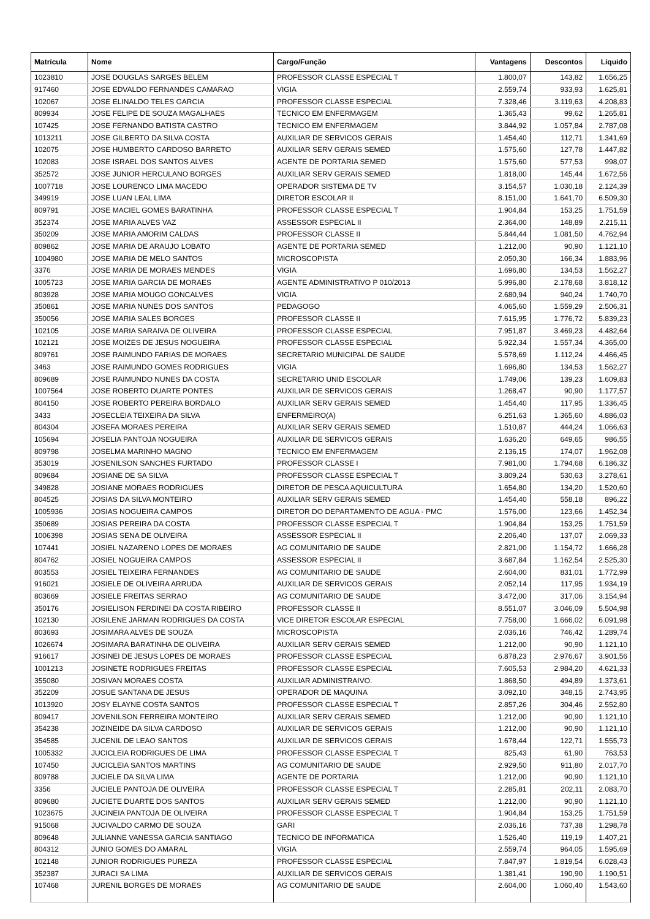| Matrícula | Nome | Cargo/Função | Vantagens | Descontos | Líquido |
| --- | --- | --- | --- | --- | --- |
| 1023810 | JOSE DOUGLAS SARGES BELEM | PROFESSOR CLASSE ESPECIAL T | 1.800,07 | 143,82 | 1.656,25 |
| 917460 | JOSE EDVALDO FERNANDES CAMARAO | VIGIA | 2.559,74 | 933,93 | 1.625,81 |
| 102067 | JOSE ELINALDO TELES GARCIA | PROFESSOR CLASSE ESPECIAL | 7.328,46 | 3.119,63 | 4.208,83 |
| 809934 | JOSE FELIPE DE SOUZA MAGALHAES | TECNICO EM ENFERMAGEM | 1.365,43 | 99,62 | 1.265,81 |
| 107425 | JOSE FERNANDO BATISTA CASTRO | TECNICO EM ENFERMAGEM | 3.844,92 | 1.057,84 | 2.787,08 |
| 1013211 | JOSE GILBERTO DA SILVA COSTA | AUXILIAR DE SERVICOS GERAIS | 1.454,40 | 112,71 | 1.341,69 |
| 102075 | JOSE HUMBERTO CARDOSO BARRETO | AUXILIAR SERV GERAIS SEMED | 1.575,60 | 127,78 | 1.447,82 |
| 102083 | JOSE ISRAEL DOS SANTOS ALVES | AGENTE DE PORTARIA SEMED | 1.575,60 | 577,53 | 998,07 |
| 352572 | JOSE JUNIOR HERCULANO BORGES | AUXILIAR SERV GERAIS SEMED | 1.818,00 | 145,44 | 1.672,56 |
| 1007718 | JOSE LOURENCO LIMA MACEDO | OPERADOR SISTEMA DE TV | 3.154,57 | 1.030,18 | 2.124,39 |
| 349919 | JOSE LUAN LEAL LIMA | DIRETOR ESCOLAR II | 8.151,00 | 1.641,70 | 6.509,30 |
| 809791 | JOSE MACIEL GOMES BARATINHA | PROFESSOR CLASSE ESPECIAL T | 1.904,84 | 153,25 | 1.751,59 |
| 352374 | JOSE MARIA ALVES VAZ | ASSESSOR ESPECIAL II | 2.364,00 | 148,89 | 2.215,11 |
| 350209 | JOSE MARIA AMORIM CALDAS | PROFESSOR CLASSE II | 5.844,44 | 1.081,50 | 4.762,94 |
| 809862 | JOSE MARIA DE ARAUJO LOBATO | AGENTE DE PORTARIA SEMED | 1.212,00 | 90,90 | 1.121,10 |
| 1004980 | JOSE MARIA DE MELO SANTOS | MICROSCOPISTA | 2.050,30 | 166,34 | 1.883,96 |
| 3376 | JOSE MARIA DE MORAES MENDES | VIGIA | 1.696,80 | 134,53 | 1.562,27 |
| 1005723 | JOSE MARIA GARCIA DE MORAES | AGENTE ADMINISTRATIVO P 010/2013 | 5.996,80 | 2.178,68 | 3.818,12 |
| 803928 | JOSE MARIA MOUGO GONCALVES | VIGIA | 2.680,94 | 940,24 | 1.740,70 |
| 350861 | JOSE MARIA NUNES DOS SANTOS | PEDAGOGO | 4.065,60 | 1.559,29 | 2.506,31 |
| 350056 | JOSE MARIA SALES BORGES | PROFESSOR CLASSE II | 7.615,95 | 1.776,72 | 5.839,23 |
| 102105 | JOSE MARIA SARAIVA DE OLIVEIRA | PROFESSOR CLASSE ESPECIAL | 7.951,87 | 3.469,23 | 4.482,64 |
| 102121 | JOSE MOIZES DE JESUS NOGUEIRA | PROFESSOR CLASSE ESPECIAL | 5.922,34 | 1.557,34 | 4.365,00 |
| 809761 | JOSE RAIMUNDO FARIAS DE MORAES | SECRETARIO MUNICIPAL DE SAUDE | 5.578,69 | 1.112,24 | 4.466,45 |
| 3463 | JOSE RAIMUNDO GOMES RODRIGUES | VIGIA | 1.696,80 | 134,53 | 1.562,27 |
| 809689 | JOSE RAIMUNDO NUNES DA COSTA | SECRETARIO UNID ESCOLAR | 1.749,06 | 139,23 | 1.609,83 |
| 1007564 | JOSE ROBERTO DUARTE PONTES | AUXILIAR DE SERVICOS GERAIS | 1.268,47 | 90,90 | 1.177,57 |
| 804150 | JOSE ROBERTO PEREIRA BORDALO | AUXILIAR SERV GERAIS SEMED | 1.454,40 | 117,95 | 1.336,45 |
| 3433 | JOSECLEIA TEIXEIRA DA SILVA | ENFERMEIRO(A) | 6.251,63 | 1.365,60 | 4.886,03 |
| 804304 | JOSEFA MORAES PEREIRA | AUXILIAR SERV GERAIS SEMED | 1.510,87 | 444,24 | 1.066,63 |
| 105694 | JOSELIA PANTOJA NOGUEIRA | AUXILIAR DE SERVICOS GERAIS | 1.636,20 | 649,65 | 986,55 |
| 809798 | JOSELMA MARINHO MAGNO | TECNICO EM ENFERMAGEM | 2.136,15 | 174,07 | 1.962,08 |
| 353019 | JOSENILSON SANCHES FURTADO | PROFESSOR CLASSE I | 7.981,00 | 1.794,68 | 6.186,32 |
| 809684 | JOSIANE DE SA SILVA | PROFESSOR CLASSE ESPECIAL T | 3.809,24 | 530,63 | 3.278,61 |
| 349828 | JOSIANE MORAES RODRIGUES | DIRETOR DE PESCA AQUICULTURA | 1.654,80 | 134,20 | 1.520,60 |
| 804525 | JOSIAS DA SILVA MONTEIRO | AUXILIAR SERV GERAIS SEMED | 1.454,40 | 558,18 | 896,22 |
| 1005936 | JOSIAS NOGUEIRA CAMPOS | DIRETOR DO DEPARTAMENTO DE AGUA - PMC | 1.576,00 | 123,66 | 1.452,34 |
| 350689 | JOSIAS PEREIRA DA COSTA | PROFESSOR CLASSE ESPECIAL T | 1.904,84 | 153,25 | 1.751,59 |
| 1006398 | JOSIAS SENA DE OLIVEIRA | ASSESSOR ESPECIAL II | 2.206,40 | 137,07 | 2.069,33 |
| 107441 | JOSIEL NAZARENO LOPES DE MORAES | AG COMUNITARIO DE SAUDE | 2.821,00 | 1.154,72 | 1.666,28 |
| 804762 | JOSIEL NOGUEIRA CAMPOS | ASSESSOR ESPECIAL II | 3.687,84 | 1.162,54 | 2.525,30 |
| 803553 | JOSIEL TEIXEIRA FERNANDES | AG COMUNITARIO DE SAUDE | 2.604,00 | 831,01 | 1.772,99 |
| 916021 | JOSIELE DE OLIVEIRA ARRUDA | AUXILIAR DE SERVICOS GERAIS | 2.052,14 | 117,95 | 1.934,19 |
| 803669 | JOSIELE FREITAS SERRAO | AG COMUNITARIO DE SAUDE | 3.472,00 | 317,06 | 3.154,94 |
| 350176 | JOSIELISON FERDINEI DA COSTA RIBEIRO | PROFESSOR CLASSE II | 8.551,07 | 3.046,09 | 5.504,98 |
| 102130 | JOSILENE JARMAN RODRIGUES DA COSTA | VICE DIRETOR ESCOLAR ESPECIAL | 7.758,00 | 1.666,02 | 6.091,98 |
| 803693 | JOSIMARA ALVES DE SOUZA | MICROSCOPISTA | 2.036,16 | 746,42 | 1.289,74 |
| 1026674 | JOSIMARA BARATINHA DE OLIVEIRA | AUXILIAR SERV GERAIS SEMED | 1.212,00 | 90,90 | 1.121,10 |
| 916617 | JOSINEI DE JESUS LOPES DE MORAES | PROFESSOR CLASSE ESPECIAL | 6.878,23 | 2.976,67 | 3.901,56 |
| 1001213 | JOSINETE RODRIGUES FREITAS | PROFESSOR CLASSE ESPECIAL | 7.605,53 | 2.984,20 | 4.621,33 |
| 355080 | JOSIVAN MORAES COSTA | AUXILIAR ADMINISTRAIVO. | 1.868,50 | 494,89 | 1.373,61 |
| 352209 | JOSUE SANTANA DE JESUS | OPERADOR DE MAQUINA | 3.092,10 | 348,15 | 2.743,95 |
| 1013920 | JOSY ELAYNE COSTA SANTOS | PROFESSOR CLASSE ESPECIAL T | 2.857,26 | 304,46 | 2.552,80 |
| 809417 | JOVENILSON FERREIRA MONTEIRO | AUXILIAR SERV GERAIS SEMED | 1.212,00 | 90,90 | 1.121,10 |
| 354238 | JOZINEIDE DA SILVA CARDOSO | AUXILIAR DE SERVICOS GERAIS | 1.212,00 | 90,90 | 1.121,10 |
| 354585 | JUCENIL DE LEAO SANTOS | AUXILIAR DE SERVICOS GERAIS | 1.678,44 | 122,71 | 1.555,73 |
| 1005332 | JUCICLEIA RODRIGUES DE LIMA | PROFESSOR CLASSE ESPECIAL T | 825,43 | 61,90 | 763,53 |
| 107450 | JUCICLEIA SANTOS MARTINS | AG COMUNITARIO DE SAUDE | 2.929,50 | 911,80 | 2.017,70 |
| 809788 | JUCIELE DA SILVA LIMA | AGENTE DE PORTARIA | 1.212,00 | 90,90 | 1.121,10 |
| 3356 | JUCIELE PANTOJA DE OLIVEIRA | PROFESSOR CLASSE ESPECIAL T | 2.285,81 | 202,11 | 2.083,70 |
| 809680 | JUCIETE DUARTE DOS SANTOS | AUXILIAR SERV GERAIS SEMED | 1.212,00 | 90,90 | 1.121,10 |
| 1023675 | JUCINEIA PANTOJA DE OLIVEIRA | PROFESSOR CLASSE ESPECIAL T | 1.904,84 | 153,25 | 1.751,59 |
| 915068 | JUCIVALDO CARMO DE SOUZA | GARI | 2.036,16 | 737,38 | 1.298,78 |
| 809648 | JULIANNE VANESSA GARCIA SANTIAGO | TECNICO DE INFORMATICA | 1.526,40 | 119,19 | 1.407,21 |
| 804312 | JUNIO GOMES DO AMARAL | VIGIA | 2.559,74 | 964,05 | 1.595,69 |
| 102148 | JUNIOR RODRIGUES PUREZA | PROFESSOR CLASSE ESPECIAL | 7.847,97 | 1.819,54 | 6.028,43 |
| 352387 | JURACI SA LIMA | AUXILIAR DE SERVICOS GERAIS | 1.381,41 | 190,90 | 1.190,51 |
| 107468 | JURENIL BORGES DE MORAES | AG COMUNITARIO DE SAUDE | 2.604,00 | 1.060,40 | 1.543,60 |